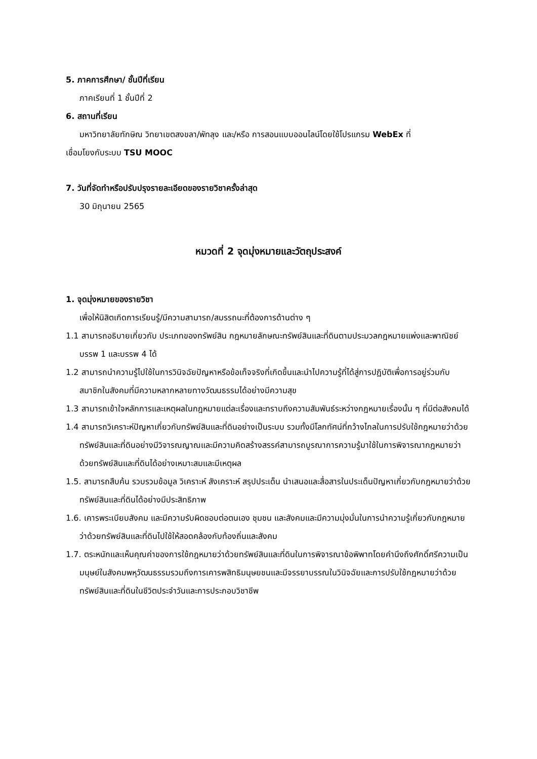5. ภาคการศึกษา/ ชั้นปีที่เรียน
ภาคเรียนที่ 1 ชั้นปีที่ 2
6. สถานที่เรียน
มหาวิทยาลัยทักษิณ วิทยาเขตสงขลา/พัทลุง และ/หรือ การสอนแบบออนไลน์โดยใช้โปรแกรม WebEx ที่
เชื่อมโยงกับระบบ TSU MOOC
7. วันที่จัดทำหรือปรับปรุงรายละเอียดของรายวิชาครั้งล่าสุด
30 มิถุนายน 2565
หมวดที่ 2 จุดมุ่งหมายและวัตถุประสงค์
1. จุดมุ่งหมายของรายวิชา
เพื่อให้นิสิตเกิดการเรียนรู้/มีความสามารถ/สมรรถนะที่ต้องการด้านต่าง ๆ
1.1 สามารถอธิบายเกี่ยวกับ ประเภทของทรัพย์สิน กฎหมายลักษณะทรัพย์สินและที่ดินตามประมวลกฎหมายแพ่งและพาณิชย์บรรพ 1 และบรรพ 4 ได้
1.2 สามารถนำความรู้ไปใช้ในการวินิจฉัยปัญหาหรือข้อเท็จจริงที่เกิดขึ้นและนำไปความรู้ที่ได้สู่การปฏิบัติเพื่อการอยู่ร่วมกับสมาชิกในสังคมที่มีความหลากหลายทางวัฒนธรรมได้อย่างมีความสุข
1.3 สามารถเข้าใจหลักการและเหตุผลในกฎหมายแต่ละเรื่องและทราบถึงความสัมพันธ์ระหว่างกฎหมายเรื่องนั้น ๆ ที่มีต่อสังคมได้
1.4 สามารถวิเคราะห์ปัญหาเกี่ยวกับทรัพย์สินและที่ดินอย่างเป็นระบบ รวมทั้งมีโลกทัศน์ที่กว้างไกลในการปรับใช้กฎหมายว่าด้วยทรัพย์สินและที่ดินอย่างมีวิจารณญาณและมีความคิดสร้างสรรค์สามารถบูรณาการความรู้มาใช้ในการพิจารณากฎหมายว่าด้วยทรัพย์สินและที่ดินได้อย่างเหมาะสมและมีเหตุผล
1.5. สามารถสืบค้น รวบรวมข้อมูล วิเคราะห์ สังเคราะห์ สรุปประเด็น นำเสนอและสื่อสารในประเด็นปัญหาเกี่ยวกับกฎหมายว่าด้วยทรัพย์สินและที่ดินได้อย่างมีประสิทธิภาพ
1.6. เคารพระเบียบสังคม และมีความรับผิดชอบต่อตนเอง ชุมชน และสังคมและมีความมุ่งมั่นในการนำความรู้เกี่ยวกับกฎหมายว่าด้วยทรัพย์สินและที่ดินไปใช้ให้สอดคล้องกับท้องถิ่นและสังคม
1.7. ตระหนักและเห็นคุณค่าของการใช้กฎหมายว่าด้วยทรัพย์สินและที่ดินในการพิจารณาข้อพิพาทโดยคำนึงถึงศักดิ์ศรีความเป็นมนุษย์ในสังคมพหุวัฒนธรรมรวมถึงการเคารพสิทธิมนุษยชนและมีจรรยาบรรณในวินิจฉัยและการปรับใช้กฎหมายว่าด้วยทรัพย์สินและที่ดินในชีวิตประจำวันและการประกอบวิชาชีพ